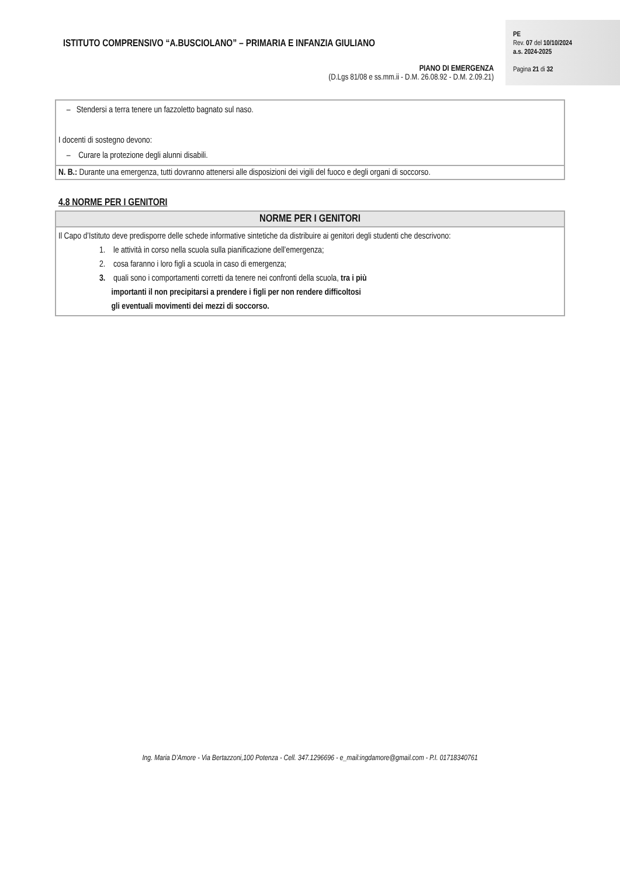ISTITUTO COMPRENSIVO “A.BUSCIOLANO” – PRIMARIA E INFANZIA GIULIANO
PIANO DI EMERGENZA
(D.Lgs 81/08 e ss.mm.ii - D.M. 26.08.92 - D.M. 2.09.21)
PE
Rev. 07 del 10/10/2024
a.s. 2024-2025
Pagina 21 di 32
| – Stendersi a terra tenere un fazzoletto bagnato sul naso. I docenti di sostegno devono: – Curare la protezione degli alunni disabili. |
| N. B.: Durante una emergenza, tutti dovranno attenersi alle disposizioni dei vigili del fuoco e degli organi di soccorso. |
4.8 NORME PER I GENITORI
| NORME PER I GENITORI |
| --- |
| Il Capo d’Istituto deve predisporre delle schede informative sintetiche da distribuire ai genitori degli studenti che descrivono: 1. le attività in corso nella scuola sulla pianificazione dell’emergenza; 2. cosa faranno i loro figli a scuola in caso di emergenza; 3. quali sono i comportamenti corretti da tenere nei confronti della scuola, tra i più importanti il non precipitarsi a prendere i figli per non rendere difficoltosi gli eventuali movimenti dei mezzi di soccorso. |
Ing. Maria D’Amore - Via Bertazzoni,100 Potenza - Cell. 347.1296696 - e_mail:ingdamore@gmail.com - P.I. 01718340761